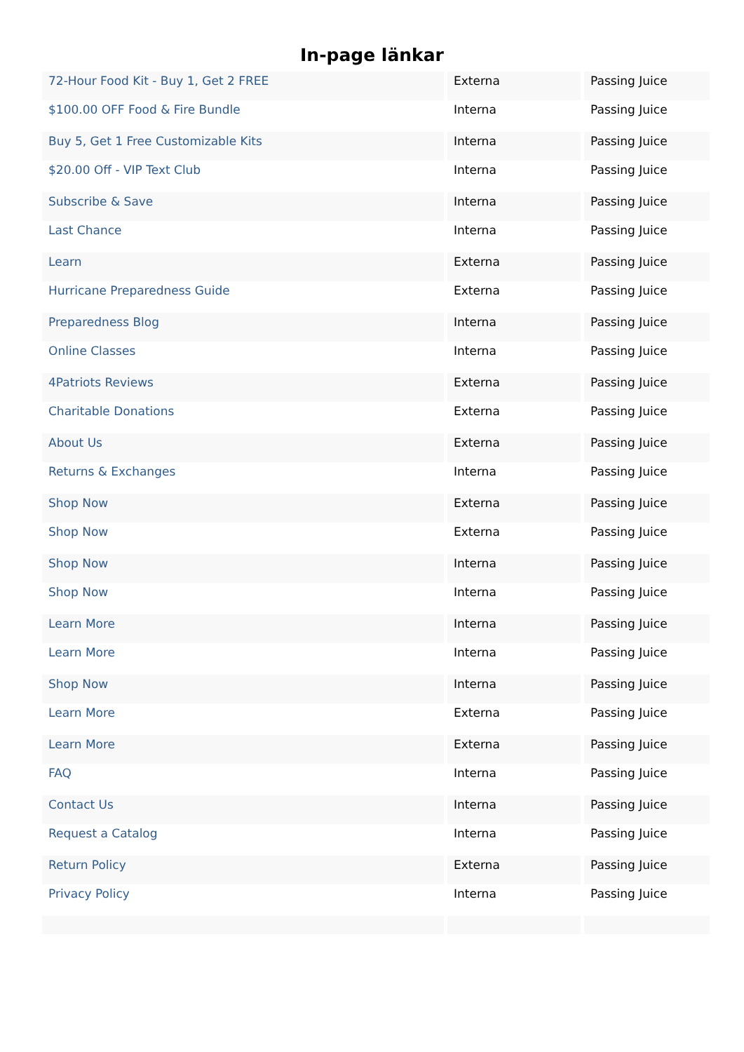In-page länkar
| 72-Hour Food Kit - Buy 1, Get 2 FREE | Externa | Passing Juice |
| $100.00 OFF Food & Fire Bundle | Interna | Passing Juice |
| Buy 5, Get 1 Free Customizable Kits | Interna | Passing Juice |
| $20.00 Off - VIP Text Club | Interna | Passing Juice |
| Subscribe & Save | Interna | Passing Juice |
| Last Chance | Interna | Passing Juice |
| Learn | Externa | Passing Juice |
| Hurricane Preparedness Guide | Externa | Passing Juice |
| Preparedness Blog | Interna | Passing Juice |
| Online Classes | Interna | Passing Juice |
| 4Patriots Reviews | Externa | Passing Juice |
| Charitable Donations | Externa | Passing Juice |
| About Us | Externa | Passing Juice |
| Returns & Exchanges | Interna | Passing Juice |
| Shop Now | Externa | Passing Juice |
| Shop Now | Externa | Passing Juice |
| Shop Now | Interna | Passing Juice |
| Shop Now | Interna | Passing Juice |
| Learn More | Interna | Passing Juice |
| Learn More | Interna | Passing Juice |
| Shop Now | Interna | Passing Juice |
| Learn More | Externa | Passing Juice |
| Learn More | Externa | Passing Juice |
| FAQ | Interna | Passing Juice |
| Contact Us | Interna | Passing Juice |
| Request a Catalog | Interna | Passing Juice |
| Return Policy | Externa | Passing Juice |
| Privacy Policy | Interna | Passing Juice |